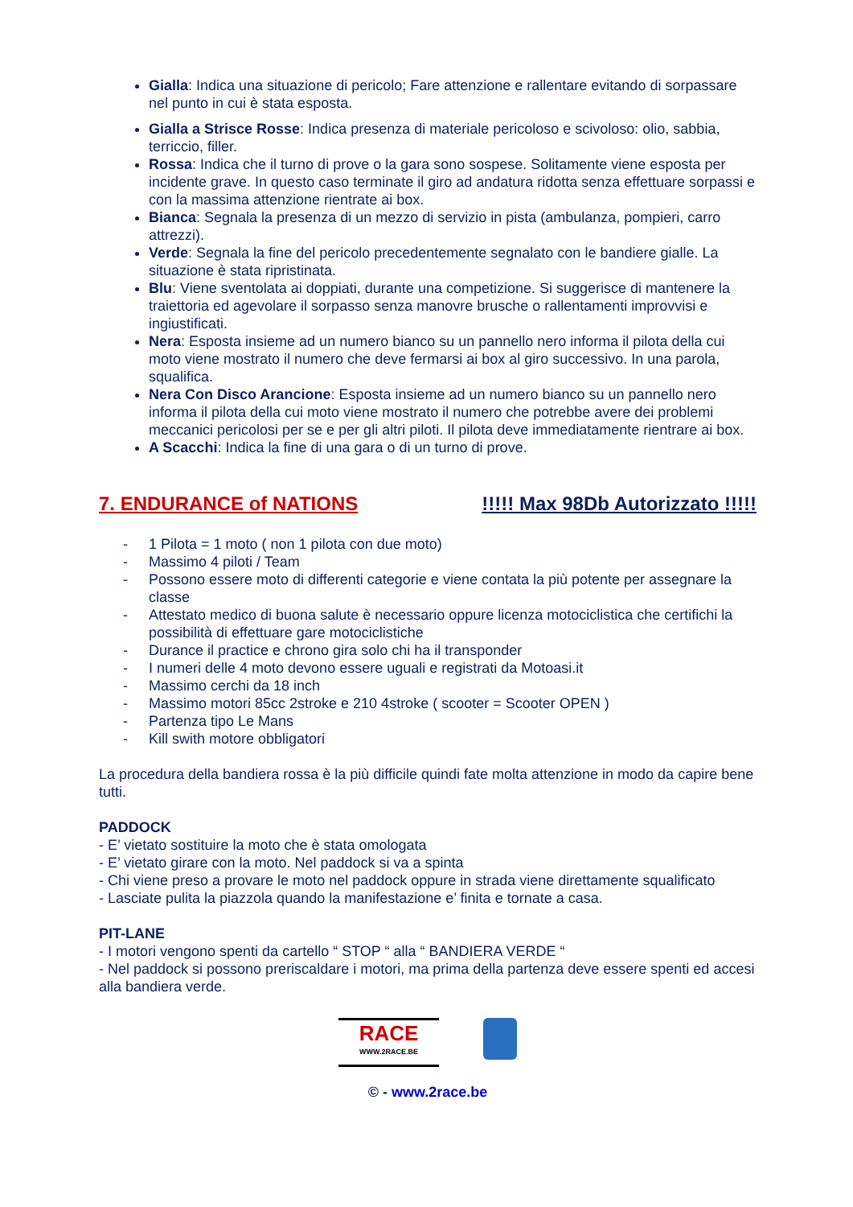Gialla: Indica una situazione di pericolo; Fare attenzione e rallentare evitando di sorpassare nel punto in cui è stata esposta.
Gialla a Strisce Rosse: Indica presenza di materiale pericoloso e scivoloso: olio, sabbia, terriccio, filler.
Rossa: Indica che il turno di prove o la gara sono sospese. Solitamente viene esposta per incidente grave. In questo caso terminate il giro ad andatura ridotta senza effettuare sorpassi e con la massima attenzione rientrate ai box.
Bianca: Segnala la presenza di un mezzo di servizio in pista (ambulanza, pompieri, carro attrezzi).
Verde: Segnala la fine del pericolo precedentemente segnalato con le bandiere gialle. La situazione è stata ripristinata.
Blu: Viene sventolata ai doppiati, durante una competizione. Si suggerisce di mantenere la traiettoria ed agevolare il sorpasso senza manovre brusche o rallentamenti improvvisi e ingiustificati.
Nera: Esposta insieme ad un numero bianco su un pannello nero informa il pilota della cui moto viene mostrato il numero che deve fermarsi ai box al giro successivo. In una parola, squalifica.
Nera Con Disco Arancione: Esposta insieme ad un numero bianco su un pannello nero informa il pilota della cui moto viene mostrato il numero che potrebbe avere dei problemi meccanici pericolosi per se e per gli altri piloti. Il pilota deve immediatamente rientrare ai box.
A Scacchi: Indica la fine di una gara o di un turno di prove.
7. ENDURANCE of NATIONS !!!!! Max 98Db Autorizzato !!!!!
- 1 Pilota = 1 moto ( non 1 pilota con due moto)
- Massimo 4 piloti / Team
- Possono essere moto di differenti categorie e viene contata la più potente per assegnare la classe
- Attestato medico di buona salute è necessario oppure licenza motociclistica che certifichi la possibilità di effettuare gare motociclistiche
- Durance il practice e chrono gira solo chi ha il transponder
- I numeri delle 4 moto devono essere uguali e registrati da Motoasi.it
- Massimo cerchi da 18 inch
- Massimo motori 85cc 2stroke e 210 4stroke ( scooter = Scooter OPEN )
- Partenza tipo Le Mans
- Kill swith motore obbligatori
La procedura della bandiera rossa è la più difficile quindi fate molta attenzione in modo da capire bene tutti.
PADDOCK
- E’ vietato sostituire la moto che è stata omologata
- E’ vietato girare con la moto. Nel paddock si va a spinta
- Chi viene preso a provare le moto nel paddock oppure in strada viene direttamente squalificato
- Lasciate pulita la piazzola quando la manifestazione e’ finita e tornate a casa.
PIT-LANE
- I motori vengono spenti da cartello “ STOP “ alla “ BANDIERA VERDE “
- Nel paddock si possono preriscaldare i motori, ma prima della partenza deve essere spenti ed accesi alla bandiera verde.
RACE
WWW.2RACE.BE
© - www.2race.be